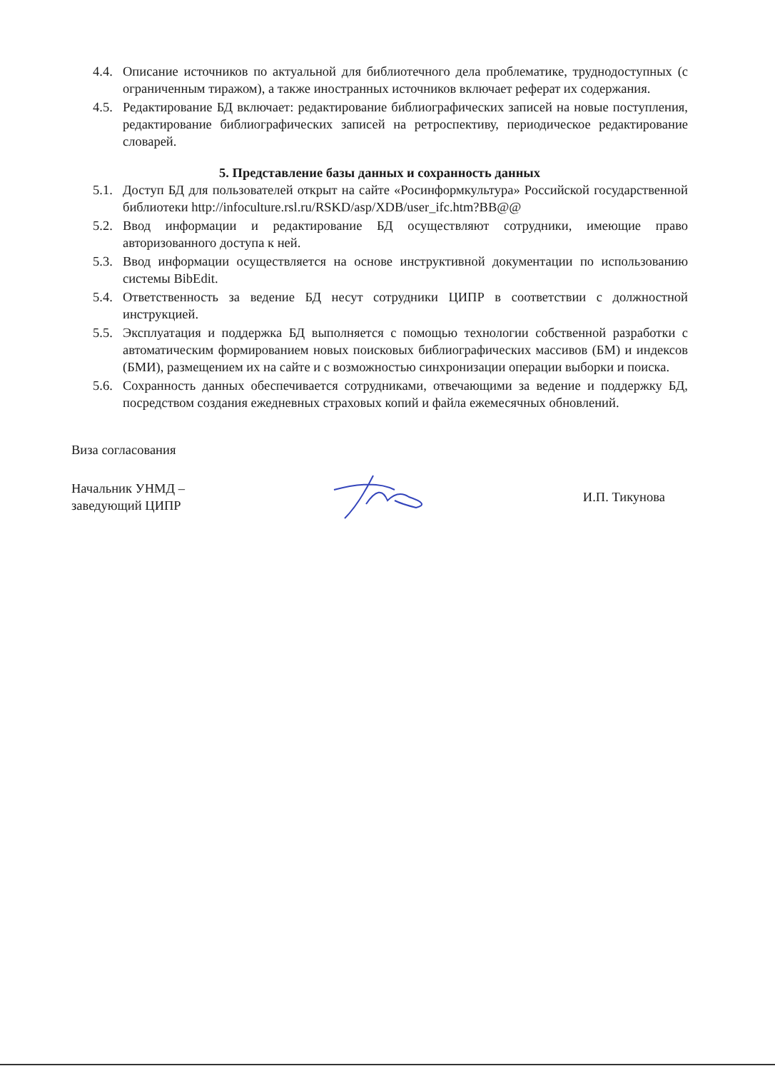4.4.
Описание источников по актуальной для библиотечного дела проблематике, труднодоступных (с ограниченным тиражом), а также иностранных источников включает реферат их содержания.
4.5.
Редактирование БД включает: редактирование библиографических записей на новые поступления, редактирование библиографических записей на ретроспективу, периодическое редактирование словарей.
5. Представление базы данных и сохранность данных
5.1.
Доступ БД для пользователей открыт на сайте «Росинформкультура» Российской государственной библиотеки http://infoculture.rsl.ru/RSKD/asp/XDB/user_ifc.htm?BB@@
5.2.
Ввод информации и редактирование БД осуществляют сотрудники, имеющие право авторизованного доступа к ней.
5.3.
Ввод информации осуществляется на основе инструктивной документации по использованию системы BibEdit.
5.4.
Ответственность за ведение БД несут сотрудники ЦИПР в соответствии с должностной инструкцией.
5.5.
Эксплуатация и поддержка БД выполняется с помощью технологии собственной разработки с автоматическим формированием новых поисковых библиографических массивов (БМ) и индексов (БМИ), размещением их на сайте и с возможностью синхронизации операции выборки и поиска.
5.6.
Сохранность данных обеспечивается сотрудниками, отвечающими за ведение и поддержку БД, посредством создания ежедневных страховых копий и файла ежемесячных обновлений.
Виза согласования
Начальник УНМД –
заведующий ЦИПР
И.П. Тикунова